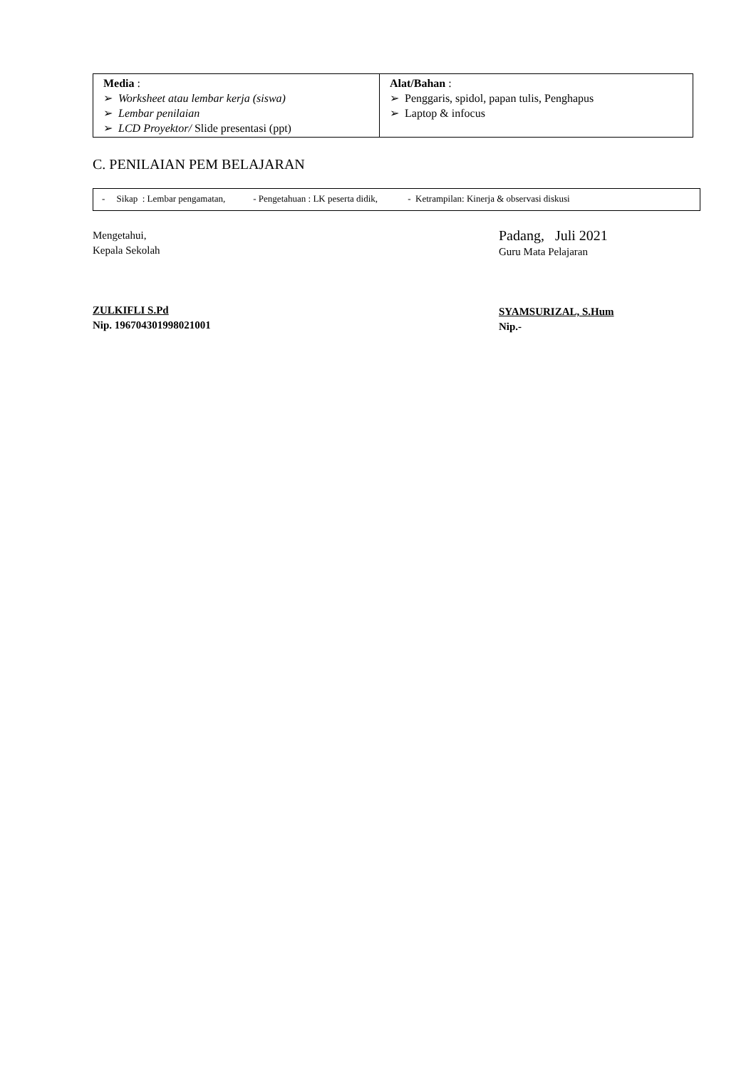| Media : ➢ Worksheet atau lembar kerja (siswa) ➢ Lembar penilaian ➢ LCD Proyektor/ Slide presentasi (ppt) | Alat/Bahan : ➢ Penggaris, spidol, papan tulis, Penghapus ➢ Laptop & infocus |
C. PENILAIAN PEM BELAJARAN
| - Sikap : Lembar pengamatan, - Pengetahuan : LK peserta didik, - Ketrampilan: Kinerja & observasi diskusi |
Mengetahui,
Kepala Sekolah
ZULKIFLI S.Pd
Nip. 196704301998021001
Padang, Juli 2021
Guru Mata Pelajaran
SYAMSURIZAL, S.Hum
Nip.-